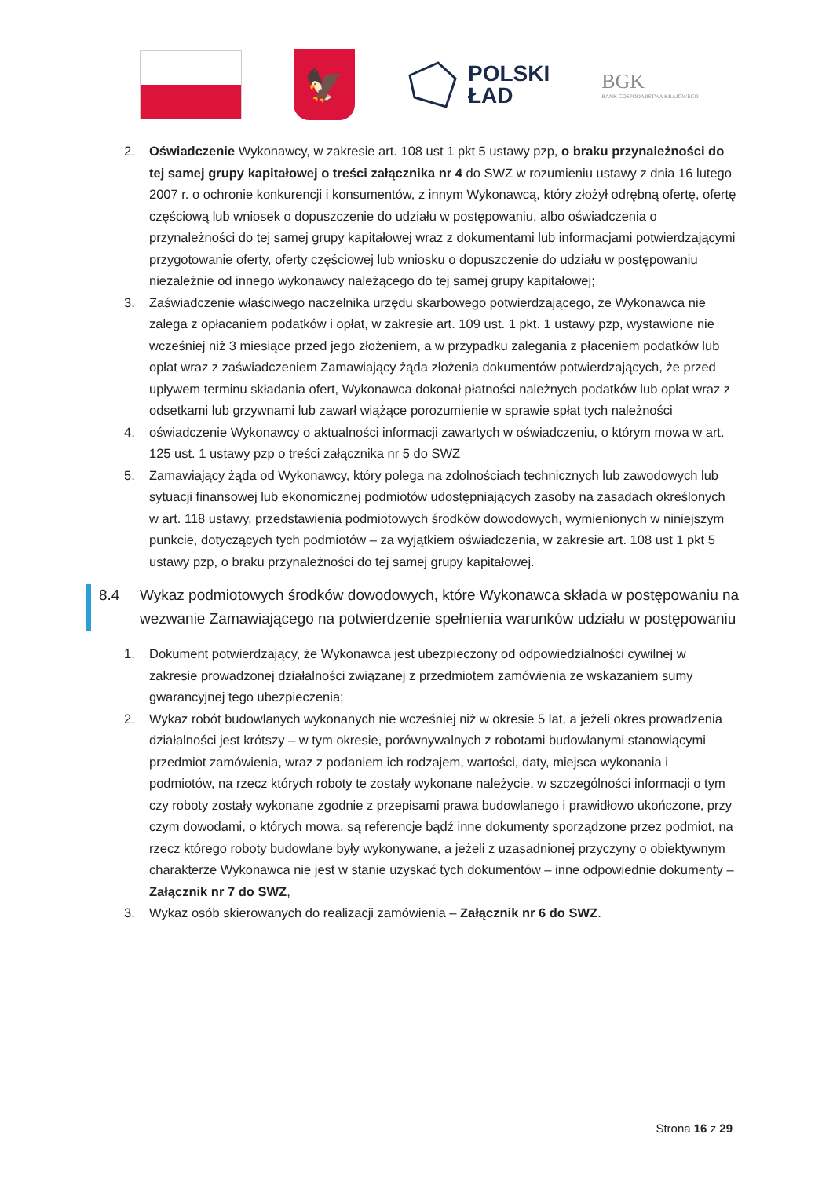🦅
POLSKI
ŁAD
BGK
BANK GOSPODARSTWA KRAJOWEGO
2. Oświadczenie Wykonawcy, w zakresie art. 108 ust 1 pkt 5 ustawy pzp, o braku przynależności do tej samej grupy kapitałowej o treści załącznika nr 4 do SWZ w rozumieniu ustawy z dnia 16 lutego 2007 r. o ochronie konkurencji i konsumentów, z innym Wykonawcą, który złożył odrębną ofertę, ofertę częściową lub wniosek o dopuszczenie do udziału w postępowaniu, albo oświadczenia o przynależności do tej samej grupy kapitałowej wraz z dokumentami lub informacjami potwierdzającymi przygotowanie oferty, oferty częściowej lub wniosku o dopuszczenie do udziału w postępowaniu niezależnie od innego wykonawcy należącego do tej samej grupy kapitałowej;
3. Zaświadczenie właściwego naczelnika urzędu skarbowego potwierdzającego, że Wykonawca nie zalega z opłacaniem podatków i opłat, w zakresie art. 109 ust. 1 pkt. 1 ustawy pzp, wystawione nie wcześniej niż 3 miesiące przed jego złożeniem, a w przypadku zalegania z płaceniem podatków lub opłat wraz z zaświadczeniem Zamawiający żąda złożenia dokumentów potwierdzających, że przed upływem terminu składania ofert, Wykonawca dokonał płatności należnych podatków lub opłat wraz z odsetkami lub grzywnami lub zawarł wiążące porozumienie w sprawie spłat tych należności
4. oświadczenie Wykonawcy o aktualności informacji zawartych w oświadczeniu, o którym mowa w art. 125 ust. 1 ustawy pzp o treści załącznika nr 5 do SWZ
5. Zamawiający żąda od Wykonawcy, który polega na zdolnościach technicznych lub zawodowych lub sytuacji finansowej lub ekonomicznej podmiotów udostępniających zasoby na zasadach określonych w art. 118 ustawy, przedstawienia podmiotowych środków dowodowych, wymienionych w niniejszym punkcie, dotyczących tych podmiotów – za wyjątkiem oświadczenia, w zakresie art. 108 ust 1 pkt 5 ustawy pzp, o braku przynależności do tej samej grupy kapitałowej.
8.4 Wykaz podmiotowych środków dowodowych, które Wykonawca składa w postępowaniu na wezwanie Zamawiającego na potwierdzenie spełnienia warunków udziału w postępowaniu
1. Dokument potwierdzający, że Wykonawca jest ubezpieczony od odpowiedzialności cywilnej w zakresie prowadzonej działalności związanej z przedmiotem zamówienia ze wskazaniem sumy gwarancyjnej tego ubezpieczenia;
2. Wykaz robót budowlanych wykonanych nie wcześniej niż w okresie 5 lat, a jeżeli okres prowadzenia działalności jest krótszy – w tym okresie, porównywalnych z robotami budowlanymi stanowiącymi przedmiot zamówienia, wraz z podaniem ich rodzajem, wartości, daty, miejsca wykonania i podmiotów, na rzecz których roboty te zostały wykonane należycie, w szczególności informacji o tym czy roboty zostały wykonane zgodnie z przepisami prawa budowlanego i prawidłowo ukończone, przy czym dowodami, o których mowa, są referencje bądź inne dokumenty sporządzone przez podmiot, na rzecz którego roboty budowlane były wykonywane, a jeżeli z uzasadnionej przyczyny o obiektywnym charakterze Wykonawca nie jest w stanie uzyskać tych dokumentów – inne odpowiednie dokumenty – Załącznik nr 7 do SWZ,
3. Wykaz osób skierowanych do realizacji zamówienia – Załącznik nr 6 do SWZ.
Strona 16 z 29